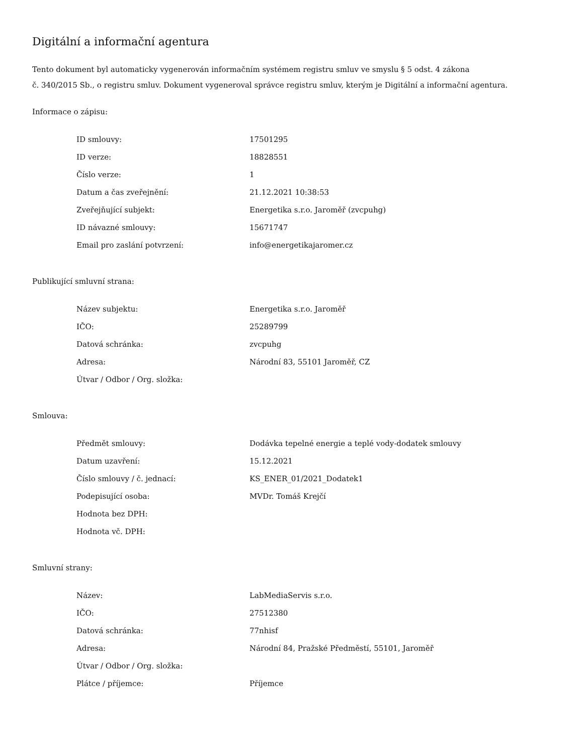Digitální a informační agentura
Tento dokument byl automaticky vygenerován informačním systémem registru smluv ve smyslu § 5 odst. 4 zákona
č. 340/2015 Sb., o registru smluv. Dokument vygeneroval správce registru smluv, kterým je Digitální a informační agentura.
Informace o zápisu:
| ID smlouvy: | 17501295 |
| ID verze: | 18828551 |
| Číslo verze: | 1 |
| Datum a čas zveřejnění: | 21.12.2021 10:38:53 |
| Zveřejňující subjekt: | Energetika s.r.o. Jaroměř (zvcpuhg) |
| ID návazné smlouvy: | 15671747 |
| Email pro zaslání potvrzení: | info@energetikajaromer.cz |
Publikující smluvní strana:
| Název subjektu: | Energetika s.r.o. Jaroměř |
| IČO: | 25289799 |
| Datová schránka: | zvcpuhg |
| Adresa: | Národní 83, 55101 Jaroměř, CZ |
| Útvar / Odbor / Org. složka: | |
Smlouva:
| Předmět smlouvy: | Dodávka tepelné energie a teplé vody-dodatek smlouvy |
| Datum uzavření: | 15.12.2021 |
| Číslo smlouvy / č. jednací: | KS_ENER_01/2021_Dodatek1 |
| Podepisující osoba: | MVDr. Tomáš Krejčí |
| Hodnota bez DPH: | |
| Hodnota vč. DPH: | |
Smluvní strany:
| Název: | LabMediaServis s.r.o. |
| IČO: | 27512380 |
| Datová schránka: | 77nhisf |
| Adresa: | Národní 84, Pražské Předměstí, 55101, Jaroměř |
| Útvar / Odbor / Org. složka: | |
| Plátce / příjemce: | Příjemce |